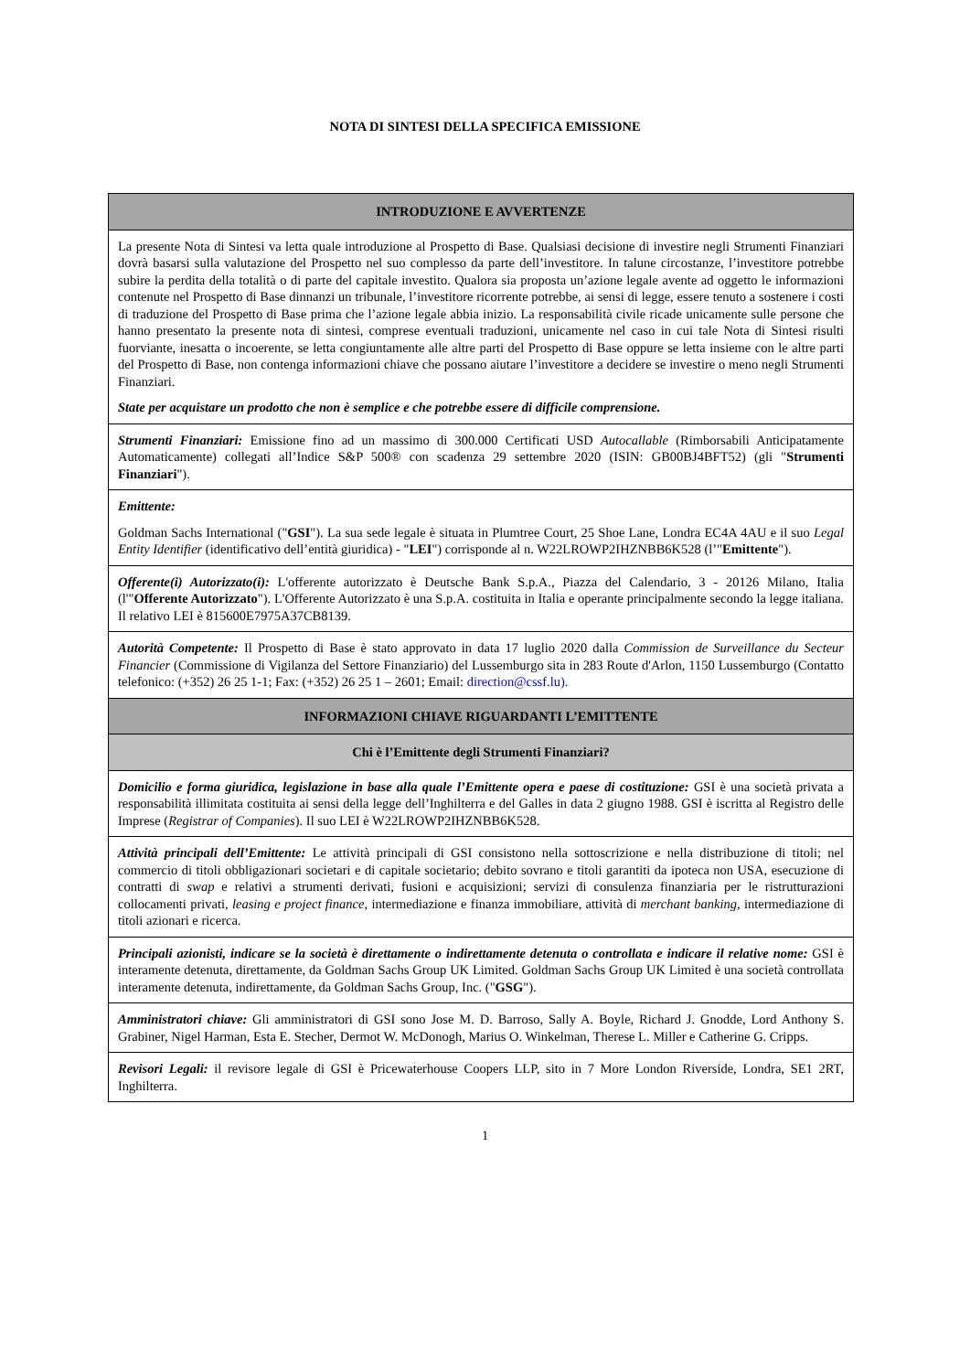NOTA DI SINTESI DELLA SPECIFICA EMISSIONE
| INTRODUZIONE E AVVERTENZE |
| --- |
| La presente Nota di Sintesi va letta quale introduzione al Prospetto di Base. Qualsiasi decisione di investire negli Strumenti Finanziari dovrà basarsi sulla valutazione del Prospetto nel suo complesso da parte dell’investitore. In talune circostanze, l’investitore potrebbe subire la perdita della totalità o di parte del capitale investito. Qualora sia proposta un’azione legale avente ad oggetto le informazioni contenute nel Prospetto di Base dinnanzi un tribunale, l’investitore ricorrente potrebbe, ai sensi di legge, essere tenuto a sostenere i costi di traduzione del Prospetto di Base prima che l’azione legale abbia inizio. La responsabilità civile ricade unicamente sulle persone che hanno presentato la presente nota di sintesi, comprese eventuali traduzioni, unicamente nel caso in cui tale Nota di Sintesi risulti fuorviante, inesatta o incoerente, se letta congiuntamente alle altre parti del Prospetto di Base oppure se letta insieme con le altre parti del Prospetto di Base, non contenga informazioni chiave che possano aiutare l’investitore a decidere se investire o meno negli Strumenti Finanziari. State per acquistare un prodotto che non è semplice e che potrebbe essere di difficile comprensione. |
| Strumenti Finanziari: Emissione fino ad un massimo di 300.000 Certificati USD Autocallable (Rimborsabili Anticipatamente Automaticamente) collegati all’Indice S&P 500® con scadenza 29 settembre 2020 (ISIN: GB00BJ4BFT52) (gli " Strumenti Finanziari "). |
| Emittente: Goldman Sachs International (" GSI "). La sua sede legale è situata in Plumtree Court, 25 Shoe Lane, Londra EC4A 4AU e il suo Legal Entity Identifier (identificativo dell’entità giuridica) - " LEI ") corrisponde al n. W22LROWP2IHZNBB6K528 (l’" Emittente "). |
| Offerente(i) Autorizzato(i): L'offerente autorizzato è Deutsche Bank S.p.A., Piazza del Calendario, 3 - 20126 Milano, Italia (l'" Offerente Autorizzato "). L'Offerente Autorizzato è una S.p.A. costituita in Italia e operante principalmente secondo la legge italiana. Il relativo LEI è 815600E7975A37CB8139. |
| Autorità Competente: Il Prospetto di Base è stato approvato in data 17 luglio 2020 dalla Commission de Surveillance du Secteur Financier (Commissione di Vigilanza del Settore Finanziario) del Lussemburgo sita in 283 Route d'Arlon, 1150 Lussemburgo (Contatto telefonico: (+352) 26 25 1-1; Fax: (+352) 26 25 1 – 2601; Email: direction@cssf.lu). |
| INFORMAZIONI CHIAVE RIGUARDANTI L’EMITTENTE |
| Chi è l’Emittente degli Strumenti Finanziari? |
| Domicilio e forma giuridica, legislazione in base alla quale l’Emittente opera e paese di costituzione: GSI è una società privata a responsabilità illimitata costituita ai sensi della legge dell’Inghilterra e del Galles in data 2 giugno 1988. GSI è iscritta al Registro delle Imprese ( Registrar of Companies ). Il suo LEI è W22LROWP2IHZNBB6K528. |
| Attività principali dell’Emittente: Le attività principali di GSI consistono nella sottoscrizione e nella distribuzione di titoli; nel commercio di titoli obbligazionari societari e di capitale societario; debito sovrano e titoli garantiti da ipoteca non USA, esecuzione di contratti di swap e relativi a strumenti derivati, fusioni e acquisizioni; servizi di consulenza finanziaria per le ristrutturazioni collocamenti privati, leasing e project finance , intermediazione e finanza immobiliare, attività di merchant banking , intermediazione di titoli azionari e ricerca. |
| Principali azionisti, indicare se la società è direttamente o indirettamente detenuta o controllata e indicare il relative nome: GSI è interamente detenuta, direttamente, da Goldman Sachs Group UK Limited. Goldman Sachs Group UK Limited è una società controllata interamente detenuta, indirettamente, da Goldman Sachs Group, Inc. (" GSG "). |
| Amministratori chiave: Gli amministratori di GSI sono Jose M. D. Barroso, Sally A. Boyle, Richard J. Gnodde, Lord Anthony S. Grabiner, Nigel Harman, Esta E. Stecher, Dermot W. McDonogh, Marius O. Winkelman, Therese L. Miller e Catherine G. Cripps. |
| Revisori Legali: il revisore legale di GSI è Pricewaterhouse Coopers LLP, sito in 7 More London Riverside, Londra, SE1 2RT, Inghilterra. |
1